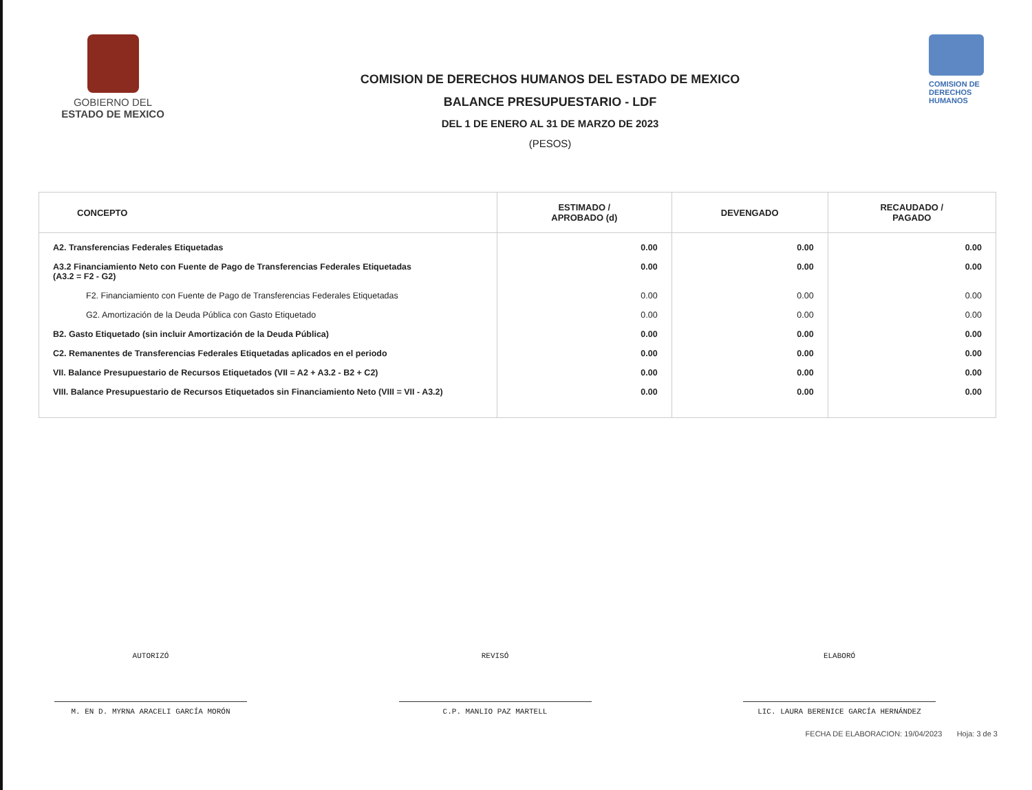GOBIERNO DEL
ESTADO DE MEXICO
COMISION DE DERECHOS HUMANOS DEL ESTADO DE MEXICO
BALANCE PRESUPUESTARIO - LDF
DEL 1 DE ENERO AL 31 DE MARZO DE 2023
(PESOS)
COMISION DE
DERECHOS
HUMANOS
| CONCEPTO | ESTIMADO / APROBADO (d) | DEVENGADO | RECAUDADO / PAGADO |
| --- | --- | --- | --- |
| A2. Transferencias Federales Etiquetadas | 0.00 | 0.00 | 0.00 |
| A3.2 Financiamiento Neto con Fuente de Pago de Transferencias Federales Etiquetadas (A3.2 = F2 - G2) | 0.00 | 0.00 | 0.00 |
| F2. Financiamiento con Fuente de Pago de Transferencias Federales Etiquetadas | 0.00 | 0.00 | 0.00 |
| G2. Amortización de la Deuda Pública con Gasto Etiquetado | 0.00 | 0.00 | 0.00 |
| B2. Gasto Etiquetado (sin incluir Amortización de la Deuda Pública) | 0.00 | 0.00 | 0.00 |
| C2. Remanentes de Transferencias Federales Etiquetadas aplicados en el periodo | 0.00 | 0.00 | 0.00 |
| VII. Balance Presupuestario de Recursos Etiquetados (VII = A2 + A3.2 - B2 + C2) | 0.00 | 0.00 | 0.00 |
| VIII. Balance Presupuestario de Recursos Etiquetados sin Financiamiento Neto (VIII = VII - A3.2) | 0.00 | 0.00 | 0.00 |
AUTORIZÓ
M. EN D. MYRNA ARACELI GARCÍA MORÓN
REVISÓ
C.P. MANLIO PAZ MARTELL
ELABORÓ
LIC. LAURA BERENICE GARCÍA HERNÁNDEZ
FECHA DE ELABORACION: 19/04/2023 Hoja: 3 de 3